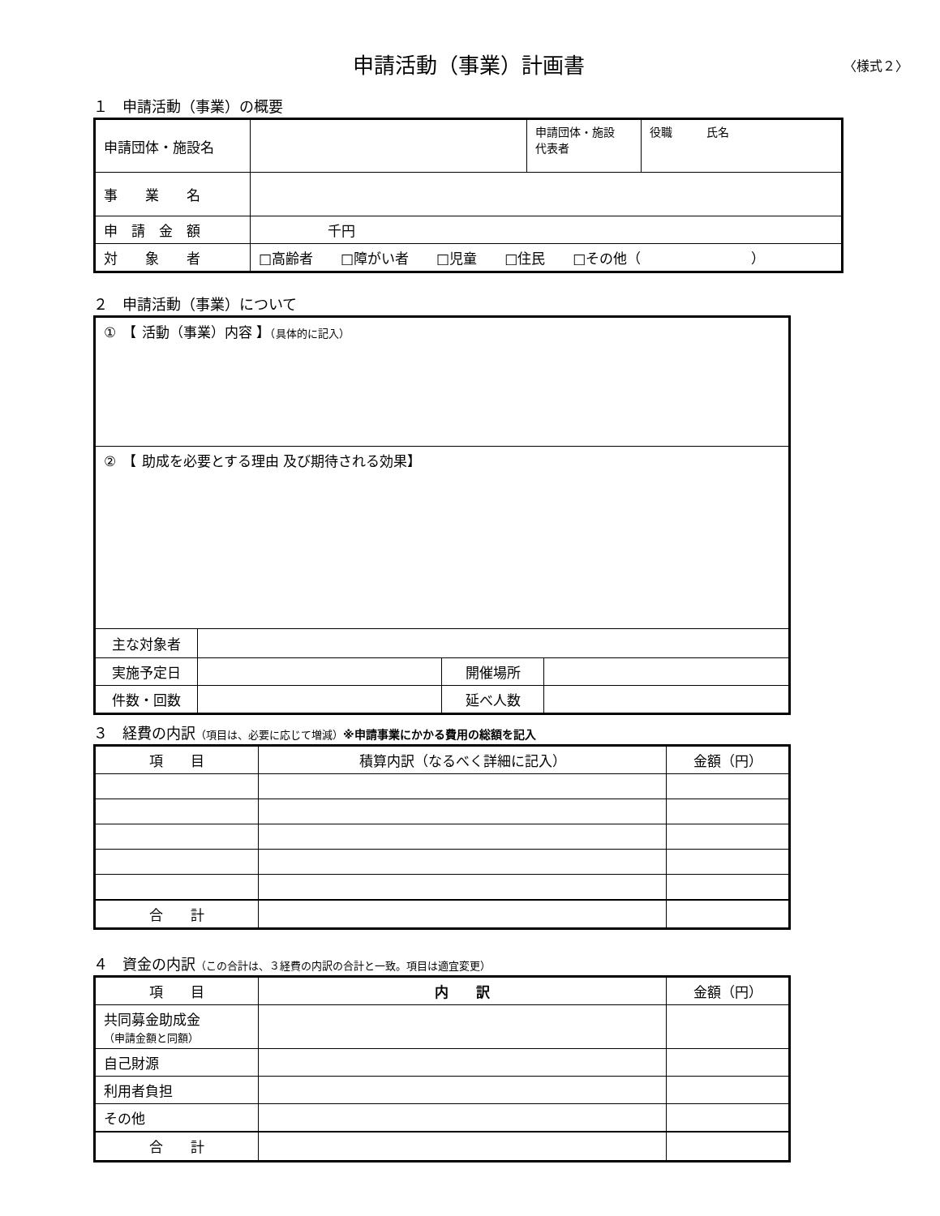申請活動（事業）計画書 〈様式２〉
１　申請活動（事業）の概要
| 申請団体・施設名 | | 申請団体・施設 代表者 | 役職 氏名 |
| 事 業 名 | | | |
| 申 請 金 額 | 千円 | | |
| 対 象 者 | □高齢者 □障がい者 □児童 □住民 □その他（ ） | | |
２　申請活動（事業）について
| ① 【 活動（事業）内容 】 （具体的に記入） | | | |
| ② 【 助成を必要とする理由 及び期待される効果】 | | | |
| 主な対象者 | | | |
| 実施予定日 | | 開催場所 | |
| 件数・回数 | | 延べ人数 | |
３　経費の内訳（項目は、必要に応じて増減）※申請事業にかかる費用の総額を記入
| 項 目 | 積算内訳（なるべく詳細に記入） | 金額（円） |
| --- | --- | --- |
| 合 計 | | |
４　資金の内訳（この合計は、３経費の内訳の合計と一致。項目は適宜変更）
| 項 目 | 内 訳 | 金額（円） |
| --- | --- | --- |
| 共同募金助成金 （申請金額と同額） | | |
| 自己財源 | | |
| 利用者負担 | | |
| その他 | | |
| 合 計 | | |